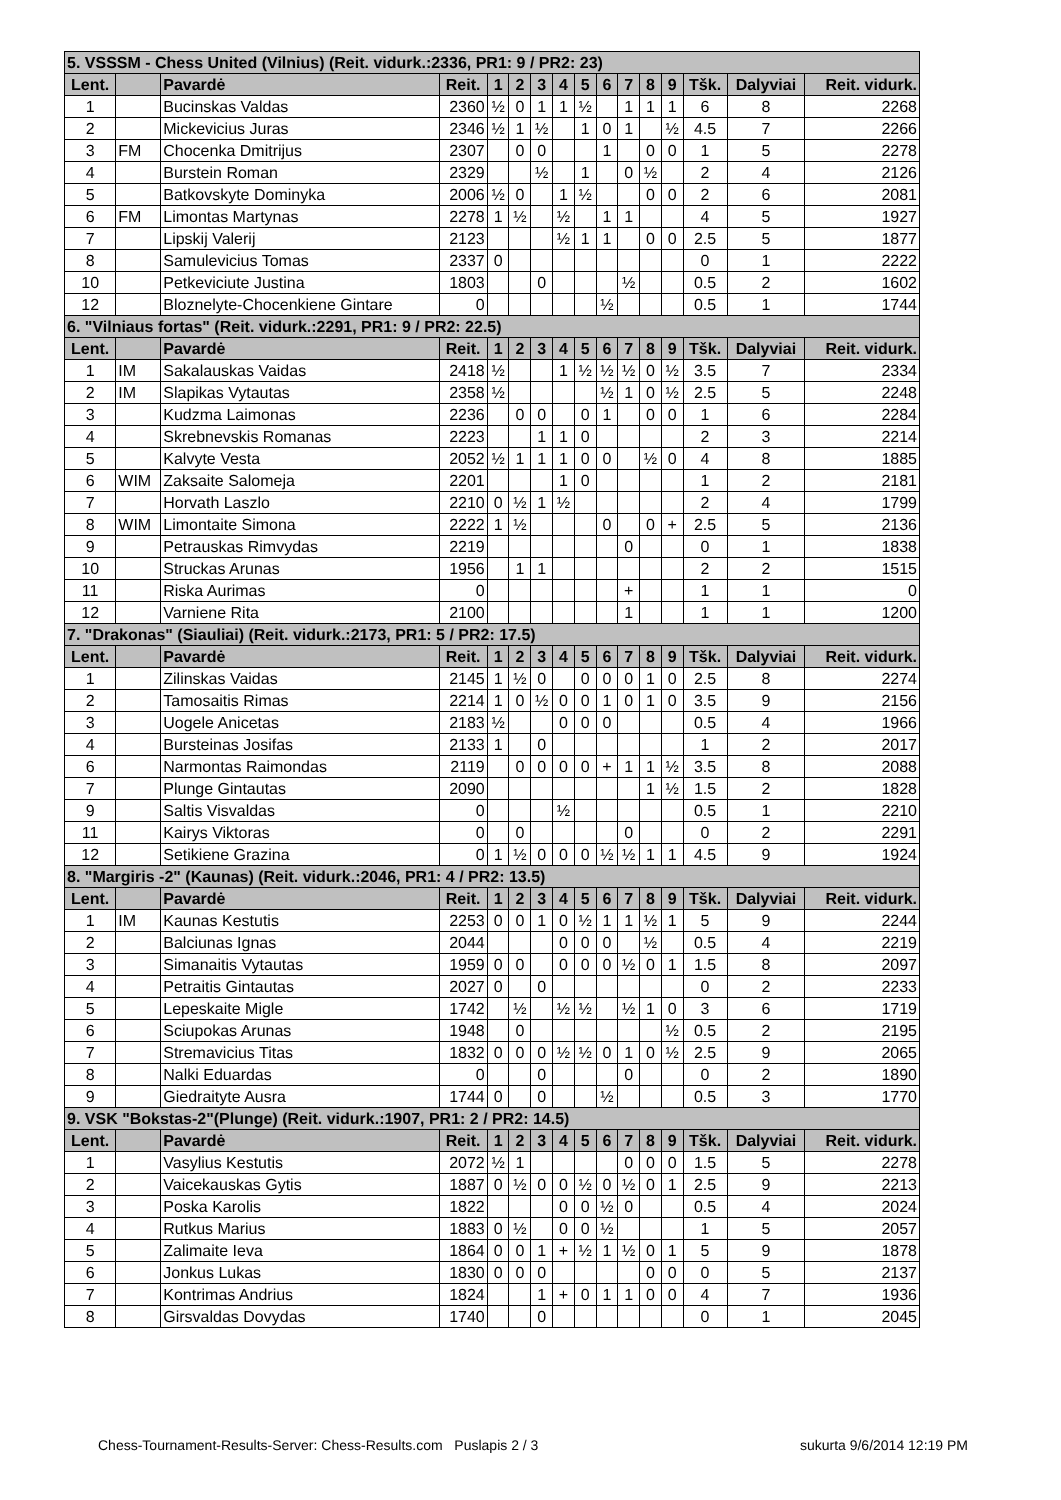| 5. VSSSM - Chess United (Vilnius) (Reit. vidurk.:2336, PR1: 9 / PR2: 23) | | | | | | | | | | | | | | | |
| Lent. | | Pavardė | Reit. | 1 | 2 | 3 | 4 | 5 | 6 | 7 | 8 | 9 | Tšk. | Dalyviai | Reit. vidurk. |
| 1 | | Bucinskas Valdas | 2360 | ½ | 0 | 1 | 1 | ½ | | 1 | 1 | 1 | 6 | 8 | 2268 |
| 2 | | Mickevicius Juras | 2346 | ½ | 1 | ½ | | 1 | 0 | 1 | | ½ | 4.5 | 7 | 2266 |
| 3 | FM | Chocenka Dmitrijus | 2307 | | 0 | 0 | | | 1 | | 0 | 0 | 1 | 5 | 2278 |
| 4 | | Burstein Roman | 2329 | | | ½ | | 1 | | 0 | ½ | | 2 | 4 | 2126 |
| 5 | | Batkovskyte Dominyka | 2006 | ½ | 0 | | 1 | ½ | | | 0 | 0 | 2 | 6 | 2081 |
| 6 | FM | Limontas Martynas | 2278 | 1 | ½ | | ½ | | 1 | 1 | | | 4 | 5 | 1927 |
| 7 | | Lipskij Valerij | 2123 | | | | ½ | 1 | 1 | | 0 | 0 | 2.5 | 5 | 1877 |
| 8 | | Samulevicius Tomas | 2337 | 0 | | | | | | | | | 0 | 1 | 2222 |
| 10 | | Petkeviciute Justina | 1803 | | | 0 | | | | ½ | | | 0.5 | 2 | 1602 |
| 12 | | Bloznelyte-Chocenkiene Gintare | 0 | | | | | | ½ | | | | 0.5 | 1 | 1744 |
| 6. "Vilniaus fortas" (Reit. vidurk.:2291, PR1: 9 / PR2: 22.5) | | | | | | | | | | | | | | | |
| Lent. | | Pavardė | Reit. | 1 | 2 | 3 | 4 | 5 | 6 | 7 | 8 | 9 | Tšk. | Dalyviai | Reit. vidurk. |
| 1 | IM | Sakalauskas Vaidas | 2418 | ½ | | | 1 | ½ | ½ | ½ | 0 | ½ | 3.5 | 7 | 2334 |
| 2 | IM | Slapikas Vytautas | 2358 | ½ | | | | | ½ | 1 | 0 | ½ | 2.5 | 5 | 2248 |
| 3 | | Kudzma Laimonas | 2236 | | 0 | 0 | | 0 | 1 | | 0 | 0 | 1 | 6 | 2284 |
| 4 | | Skrebnevskis Romanas | 2223 | | | 1 | 1 | 0 | | | | | 2 | 3 | 2214 |
| 5 | | Kalvyte Vesta | 2052 | ½ | 1 | 1 | 1 | 0 | 0 | | ½ | 0 | 4 | 8 | 1885 |
| 6 | WIM | Zaksaite Salomeja | 2201 | | | | 1 | 0 | | | | | 1 | 2 | 2181 |
| 7 | | Horvath Laszlo | 2210 | 0 | ½ | 1 | ½ | | | | | | 2 | 4 | 1799 |
| 8 | WIM | Limontaite Simona | 2222 | 1 | ½ | | | | 0 | | 0 | + | 2.5 | 5 | 2136 |
| 9 | | Petrauskas Rimvydas | 2219 | | | | | | | 0 | | | 0 | 1 | 1838 |
| 10 | | Struckas Arunas | 1956 | | 1 | 1 | | | | | | | 2 | 2 | 1515 |
| 11 | | Riska Aurimas | 0 | | | | | | | + | | | 1 | 1 | 0 |
| 12 | | Varniene Rita | 2100 | | | | | | | 1 | | | 1 | 1 | 1200 |
| 7. "Drakonas" (Siauliai) (Reit. vidurk.:2173, PR1: 5 / PR2: 17.5) | | | | | | | | | | | | | | | |
| Lent. | | Pavardė | Reit. | 1 | 2 | 3 | 4 | 5 | 6 | 7 | 8 | 9 | Tšk. | Dalyviai | Reit. vidurk. |
| 1 | | Zilinskas Vaidas | 2145 | 1 | ½ | 0 | | 0 | 0 | 0 | 1 | 0 | 2.5 | 8 | 2274 |
| 2 | | Tamosaitis Rimas | 2214 | 1 | 0 | ½ | 0 | 0 | 1 | 0 | 1 | 0 | 3.5 | 9 | 2156 |
| 3 | | Uogele Anicetas | 2183 | ½ | | | 0 | 0 | 0 | | | | 0.5 | 4 | 1966 |
| 4 | | Bursteinas Josifas | 2133 | 1 | | 0 | | | | | | | 1 | 2 | 2017 |
| 6 | | Narmontas Raimondas | 2119 | | 0 | 0 | 0 | 0 | + | 1 | 1 | ½ | 3.5 | 8 | 2088 |
| 7 | | Plunge Gintautas | 2090 | | | | | | | | 1 | ½ | 1.5 | 2 | 1828 |
| 9 | | Saltis Visvaldas | 0 | | | | ½ | | | | | | 0.5 | 1 | 2210 |
| 11 | | Kairys Viktoras | 0 | | 0 | | | | | 0 | | | 0 | 2 | 2291 |
| 12 | | Setikiene Grazina | 0 | 1 | ½ | 0 | 0 | 0 | ½ | ½ | 1 | 1 | 4.5 | 9 | 1924 |
| 8. "Margiris -2" (Kaunas) (Reit. vidurk.:2046, PR1: 4 / PR2: 13.5) | | | | | | | | | | | | | | | |
| Lent. | | Pavardė | Reit. | 1 | 2 | 3 | 4 | 5 | 6 | 7 | 8 | 9 | Tšk. | Dalyviai | Reit. vidurk. |
| 1 | IM | Kaunas Kestutis | 2253 | 0 | 0 | 1 | 0 | ½ | 1 | 1 | ½ | 1 | 5 | 9 | 2244 |
| 2 | | Balciunas Ignas | 2044 | | | | 0 | 0 | 0 | | ½ | | 0.5 | 4 | 2219 |
| 3 | | Simanaitis Vytautas | 1959 | 0 | 0 | | 0 | 0 | 0 | ½ | 0 | 1 | 1.5 | 8 | 2097 |
| 4 | | Petraitis Gintautas | 2027 | 0 | | 0 | | | | | | | 0 | 2 | 2233 |
| 5 | | Lepeskaite Migle | 1742 | | ½ | | ½ | ½ | | ½ | 1 | 0 | 3 | 6 | 1719 |
| 6 | | Sciupokas Arunas | 1948 | | 0 | | | | | | | ½ | 0.5 | 2 | 2195 |
| 7 | | Stremavicius Titas | 1832 | 0 | 0 | 0 | ½ | ½ | 0 | 1 | 0 | ½ | 2.5 | 9 | 2065 |
| 8 | | Nalki Eduardas | 0 | | | 0 | | | | 0 | | | 0 | 2 | 1890 |
| 9 | | Giedraityte Ausra | 1744 | 0 | | 0 | | | ½ | | | | 0.5 | 3 | 1770 |
| 9. VSK "Bokstas-2"(Plunge) (Reit. vidurk.:1907, PR1: 2 / PR2: 14.5) | | | | | | | | | | | | | | | |
| Lent. | | Pavardė | Reit. | 1 | 2 | 3 | 4 | 5 | 6 | 7 | 8 | 9 | Tšk. | Dalyviai | Reit. vidurk. |
| 1 | | Vasylius Kestutis | 2072 | ½ | 1 | | | | | 0 | 0 | 0 | 1.5 | 5 | 2278 |
| 2 | | Vaicekauskas Gytis | 1887 | 0 | ½ | 0 | 0 | ½ | 0 | ½ | 0 | 1 | 2.5 | 9 | 2213 |
| 3 | | Poska Karolis | 1822 | | | | 0 | 0 | ½ | 0 | | | 0.5 | 4 | 2024 |
| 4 | | Rutkus Marius | 1883 | 0 | ½ | | 0 | 0 | ½ | | | | 1 | 5 | 2057 |
| 5 | | Zalimaite Ieva | 1864 | 0 | 0 | 1 | + | ½ | 1 | ½ | 0 | 1 | 5 | 9 | 1878 |
| 6 | | Jonkus Lukas | 1830 | 0 | 0 | 0 | | | | | 0 | 0 | 0 | 5 | 2137 |
| 7 | | Kontrimas Andrius | 1824 | | | 1 | + | 0 | 1 | 1 | 0 | 0 | 4 | 7 | 1936 |
| 8 | | Girsvaldas Dovydas | 1740 | | | 0 | | | | | | | 0 | 1 | 2045 |
Chess-Tournament-Results-Server: Chess-Results.com Puslapis 2 / 3 sukurta 9/6/2014 12:19 PM